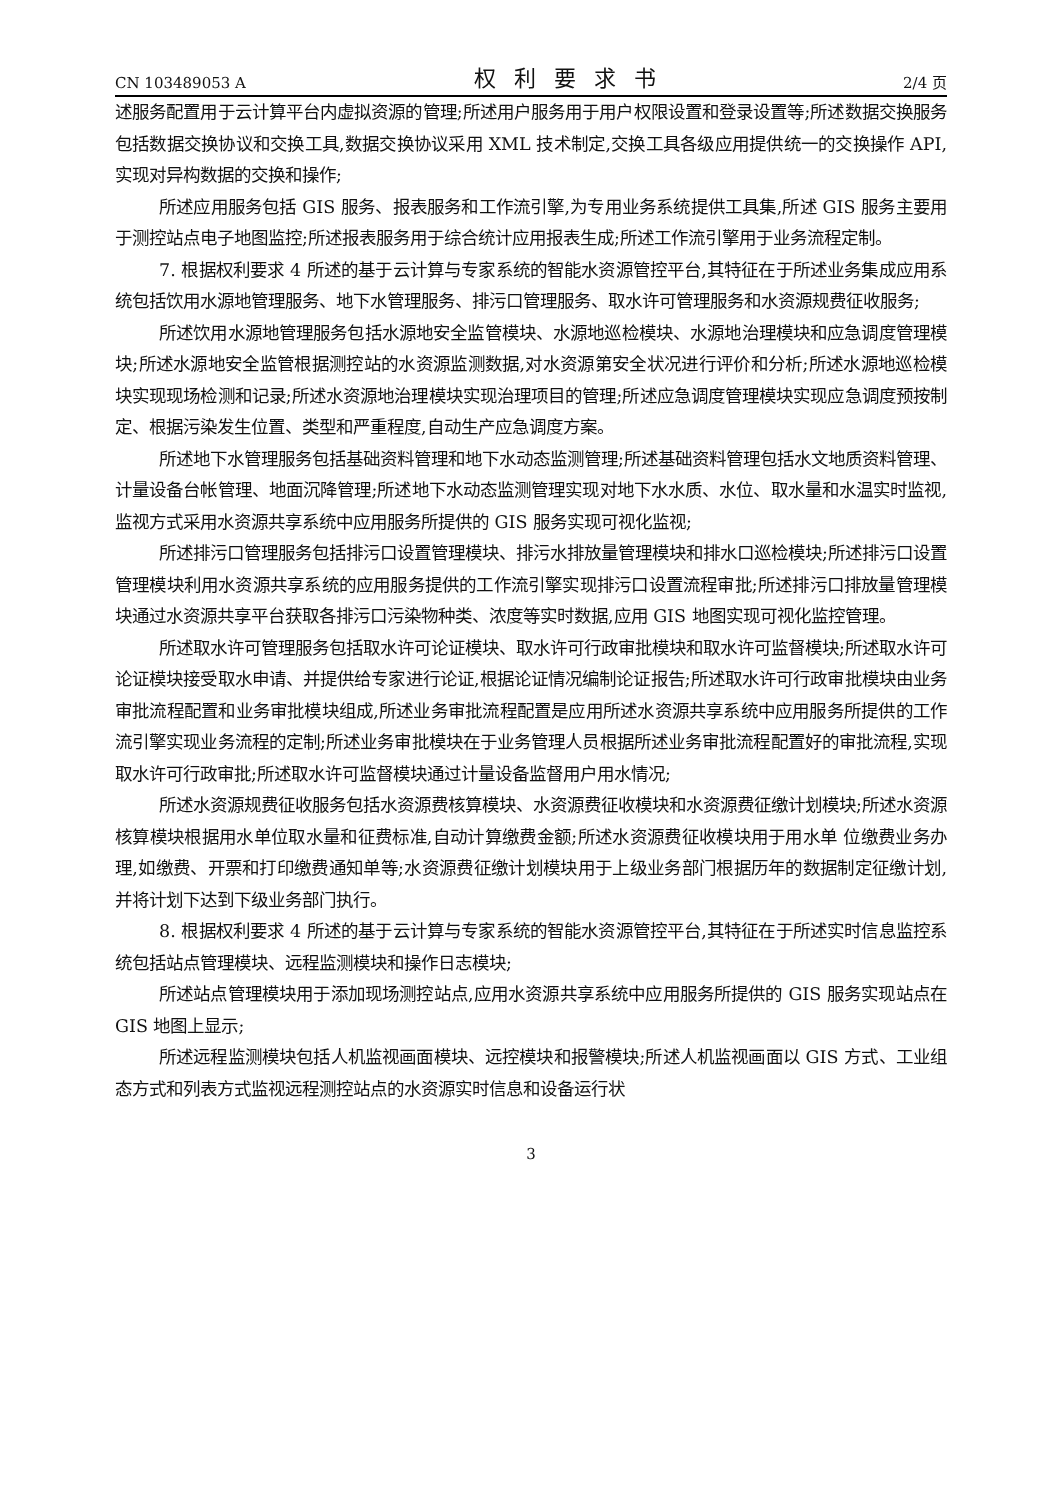CN 103489053 A 权利要求书 2/4 页
述服务配置用于云计算平台内虚拟资源的管理;所述用户服务用于用户权限设置和登录设置等;所述数据交换服务包括数据交换协议和交换工具,数据交换协议采用 XML 技术制定,交换工具各级应用提供统一的交换操作 API,实现对异构数据的交换和操作;
所述应用服务包括 GIS 服务、报表服务和工作流引擎,为专用业务系统提供工具集,所述 GIS 服务主要用于测控站点电子地图监控;所述报表服务用于综合统计应用报表生成;所述工作流引擎用于业务流程定制。
7. 根据权利要求 4 所述的基于云计算与专家系统的智能水资源管控平台,其特征在于所述业务集成应用系统包括饮用水源地管理服务、地下水管理服务、排污口管理服务、取水许可管理服务和水资源规费征收服务;
所述饮用水源地管理服务包括水源地安全监管模块、水源地巡检模块、水源地治理模块和应急调度管理模块;所述水源地安全监管根据测控站的水资源监测数据,对水资源第安全状况进行评价和分析;所述水源地巡检模块实现现场检测和记录;所述水资源地治理模块实现治理项目的管理;所述应急调度管理模块实现应急调度预按制定、根据污染发生位置、类型和严重程度,自动生产应急调度方案。
所述地下水管理服务包括基础资料管理和地下水动态监测管理;所述基础资料管理包括水文地质资料管理、计量设备台帐管理、地面沉降管理;所述地下水动态监测管理实现对地下水水质、水位、取水量和水温实时监视,监视方式采用水资源共享系统中应用服务所提供的 GIS 服务实现可视化监视;
所述排污口管理服务包括排污口设置管理模块、排污水排放量管理模块和排水口巡检模块;所述排污口设置管理模块利用水资源共享系统的应用服务提供的工作流引擎实现排污口设置流程审批;所述排污口排放量管理模块通过水资源共享平台获取各排污口污染物种类、浓度等实时数据,应用 GIS 地图实现可视化监控管理。
所述取水许可管理服务包括取水许可论证模块、取水许可行政审批模块和取水许可监督模块;所述取水许可论证模块接受取水申请、并提供给专家进行论证,根据论证情况编制论证报告;所述取水许可行政审批模块由业务审批流程配置和业务审批模块组成,所述业务审批流程配置是应用所述水资源共享系统中应用服务所提供的工作流引擎实现业务流程的定制;所述业务审批模块在于业务管理人员根据所述业务审批流程配置好的审批流程,实现取水许可行政审批;所述取水许可监督模块通过计量设备监督用户用水情况;
所述水资源规费征收服务包括水资源费核算模块、水资源费征收模块和水资源费征缴计划模块;所述水资源核算模块根据用水单位取水量和征费标准,自动计算缴费金额;所述水资源费征收模块用于用水单 位缴费业务办理,如缴费、开票和打印缴费通知单等;水资源费征缴计划模块用于上级业务部门根据历年的数据制定征缴计划,并将计划下达到下级业务部门执行。
8. 根据权利要求 4 所述的基于云计算与专家系统的智能水资源管控平台,其特征在于所述实时信息监控系统包括站点管理模块、远程监测模块和操作日志模块;
所述站点管理模块用于添加现场测控站点,应用水资源共享系统中应用服务所提供的 GIS 服务实现站点在 GIS 地图上显示;
所述远程监测模块包括人机监视画面模块、远控模块和报警模块;所述人机监视画面以 GIS 方式、工业组态方式和列表方式监视远程测控站点的水资源实时信息和设备运行状
3